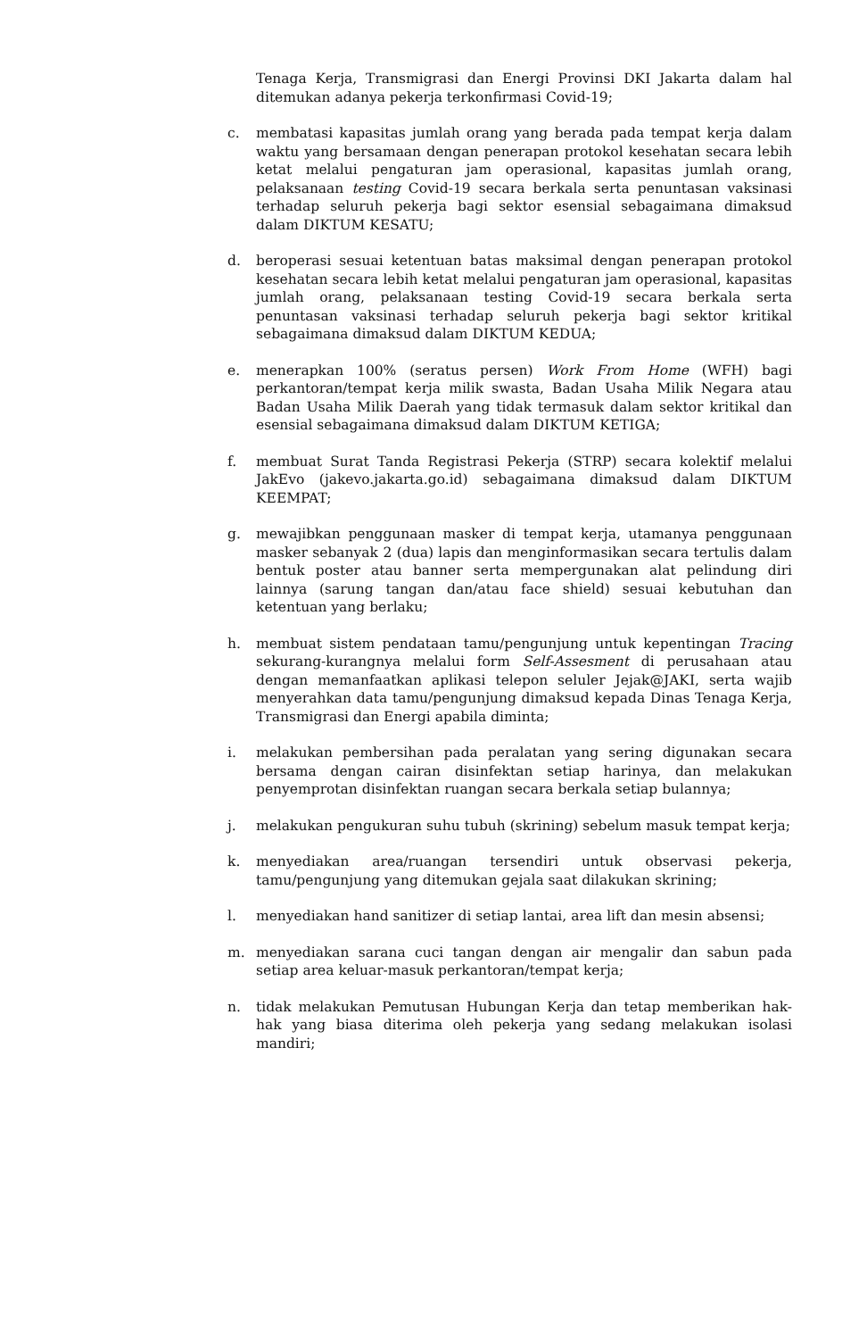Tenaga Kerja, Transmigrasi dan Energi Provinsi DKI Jakarta dalam hal ditemukan adanya pekerja terkonfirmasi Covid-19;
c. membatasi kapasitas jumlah orang yang berada pada tempat kerja dalam waktu yang bersamaan dengan penerapan protokol kesehatan secara lebih ketat melalui pengaturan jam operasional, kapasitas jumlah orang, pelaksanaan testing Covid-19 secara berkala serta penuntasan vaksinasi terhadap seluruh pekerja bagi sektor esensial sebagaimana dimaksud dalam DIKTUM KESATU;
d. beroperasi sesuai ketentuan batas maksimal dengan penerapan protokol kesehatan secara lebih ketat melalui pengaturan jam operasional, kapasitas jumlah orang, pelaksanaan testing Covid-19 secara berkala serta penuntasan vaksinasi terhadap seluruh pekerja bagi sektor kritikal sebagaimana dimaksud dalam DIKTUM KEDUA;
e. menerapkan 100% (seratus persen) Work From Home (WFH) bagi perkantoran/tempat kerja milik swasta, Badan Usaha Milik Negara atau Badan Usaha Milik Daerah yang tidak termasuk dalam sektor kritikal dan esensial sebagaimana dimaksud dalam DIKTUM KETIGA;
f. membuat Surat Tanda Registrasi Pekerja (STRP) secara kolektif melalui JakEvo (jakevo.jakarta.go.id) sebagaimana dimaksud dalam DIKTUM KEEMPAT;
g. mewajibkan penggunaan masker di tempat kerja, utamanya penggunaan masker sebanyak 2 (dua) lapis dan menginformasikan secara tertulis dalam bentuk poster atau banner serta mempergunakan alat pelindung diri lainnya (sarung tangan dan/atau face shield) sesuai kebutuhan dan ketentuan yang berlaku;
h. membuat sistem pendataan tamu/pengunjung untuk kepentingan Tracing sekurang-kurangnya melalui form Self-Assesment di perusahaan atau dengan memanfaatkan aplikasi telepon seluler Jejak@JAKI, serta wajib menyerahkan data tamu/pengunjung dimaksud kepada Dinas Tenaga Kerja, Transmigrasi dan Energi apabila diminta;
i. melakukan pembersihan pada peralatan yang sering digunakan secara bersama dengan cairan disinfektan setiap harinya, dan melakukan penyemprotan disinfektan ruangan secara berkala setiap bulannya;
j. melakukan pengukuran suhu tubuh (skrining) sebelum masuk tempat kerja;
k. menyediakan area/ruangan tersendiri untuk observasi pekerja, tamu/pengunjung yang ditemukan gejala saat dilakukan skrining;
l. menyediakan hand sanitizer di setiap lantai, area lift dan mesin absensi;
m. menyediakan sarana cuci tangan dengan air mengalir dan sabun pada setiap area keluar-masuk perkantoran/tempat kerja;
n. tidak melakukan Pemutusan Hubungan Kerja dan tetap memberikan hak-hak yang biasa diterima oleh pekerja yang sedang melakukan isolasi mandiri;